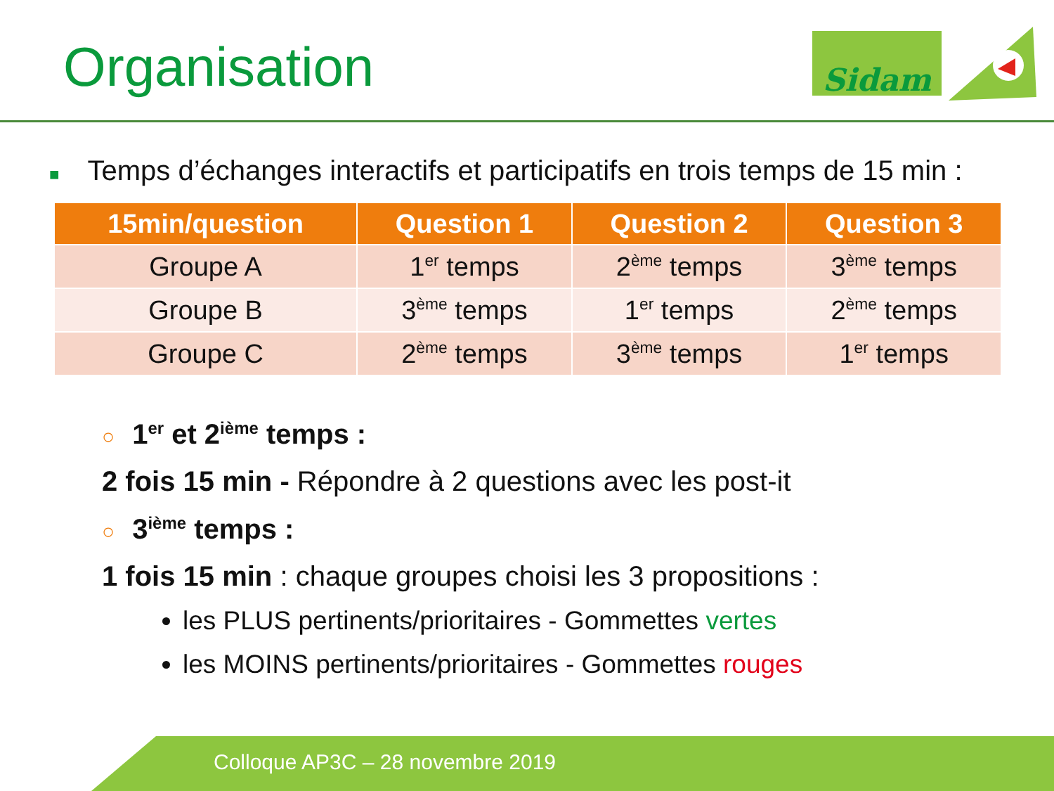Organisation Sidam
■ Temps d’échanges interactifs et participatifs en trois temps de 15 min :
| 15min/question | Question 1 | Question 2 | Question 3 |
| --- | --- | --- | --- |
| Groupe A | 1<sup>er</sup> temps | 2<sup>ème</sup> temps | 3<sup>ème</sup> temps |
| Groupe B | 3<sup>ème</sup> temps | 1<sup>er</sup> temps | 2<sup>ème</sup> temps |
| Groupe C | 2<sup>ème</sup> temps | 3<sup>ème</sup> temps | 1<sup>er</sup> temps |
○ 1<sup>er</sup> et 2<sup>ième</sup> temps :
2 fois 15 min - Répondre à 2 questions avec les post-it
○ 3<sup>ième</sup> temps :
1 fois 15 min : chaque groupes choisi les 3 propositions :
les PLUS pertinents/prioritaires - Gommettes vertes
les MOINS pertinents/prioritaires - Gommettes rouges
Colloque AP3C – 28 novembre 2019